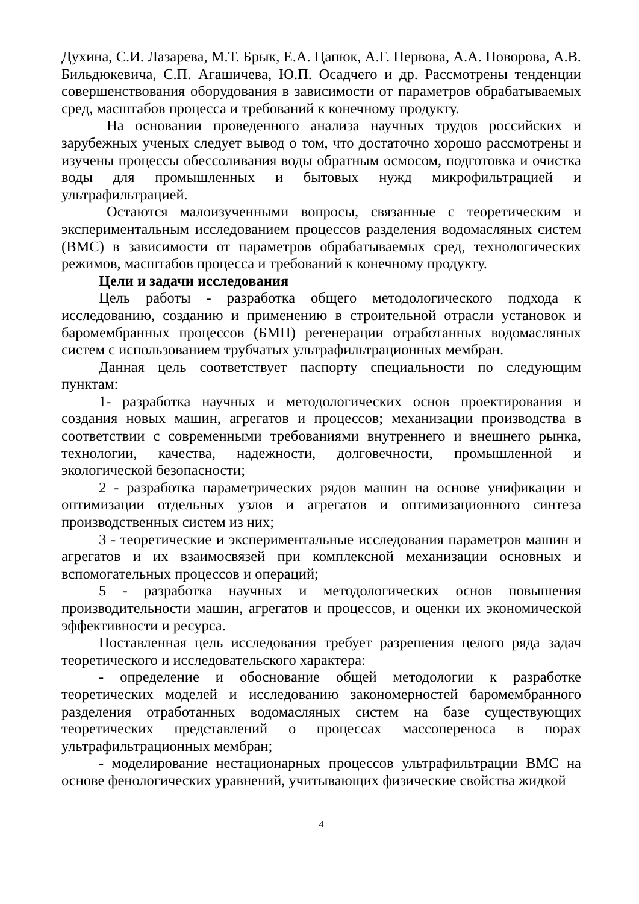Духина, С.И. Лазарева, М.Т. Брык, Е.А. Цапюк, А.Г. Первова, А.А. Поворова, А.В. Бильдюкевича, С.П. Агашичева, Ю.П. Осадчего и др. Рассмотрены тенденции совершенствования оборудования в зависимости от параметров обрабатываемых сред, масштабов процесса и требований к конечному продукту.
На основании проведенного анализа научных трудов российских и зарубежных ученых следует вывод о том, что достаточно хорошо рассмотрены и изучены процессы обессоливания воды обратным осмосом, подготовка и очистка воды для промышленных и бытовых нужд микрофильтрацией и ультрафильтрацией.
Остаются малоизученными вопросы, связанные с теоретическим и экспериментальным исследованием процессов разделения водомасляных систем (ВМС) в зависимости от параметров обрабатываемых сред, технологических режимов, масштабов процесса и требований к конечному продукту.
Цели и задачи исследования
Цель работы - разработка общего методологического подхода к исследованию, созданию и применению в строительной отрасли установок и баромембранных процессов (БМП) регенерации отработанных водомасляных систем с использованием трубчатых ультрафильтрационных мембран.
Данная цель соответствует паспорту специальности по следующим пунктам:
1- разработка научных и методологических основ проектирования и создания новых машин, агрегатов и процессов; механизации производства в соответствии с современными требованиями внутреннего и внешнего рынка, технологии, качества, надежности, долговечности, промышленной и экологической безопасности;
2 - разработка параметрических рядов машин на основе унификации и оптимизации отдельных узлов и агрегатов и оптимизационного синтеза производственных систем из них;
3 - теоретические и экспериментальные исследования параметров машин и агрегатов и их взаимосвязей при комплексной механизации основных и вспомогательных процессов и операций;
5 - разработка научных и методологических основ повышения производительности машин, агрегатов и процессов, и оценки их экономической эффективности и ресурса.
Поставленная цель исследования требует разрешения целого ряда задач теоретического и исследовательского характера:
- определение и обоснование общей методологии к разработке теоретических моделей и исследованию закономерностей баромембранного разделения отработанных водомасляных систем на базе существующих теоретических представлений о процессах массопереноса в порах ультрафильтрационных мембран;
- моделирование нестационарных процессов ультрафильтрации ВМС на основе фенологических уравнений, учитывающих физические свойства жидкой
4